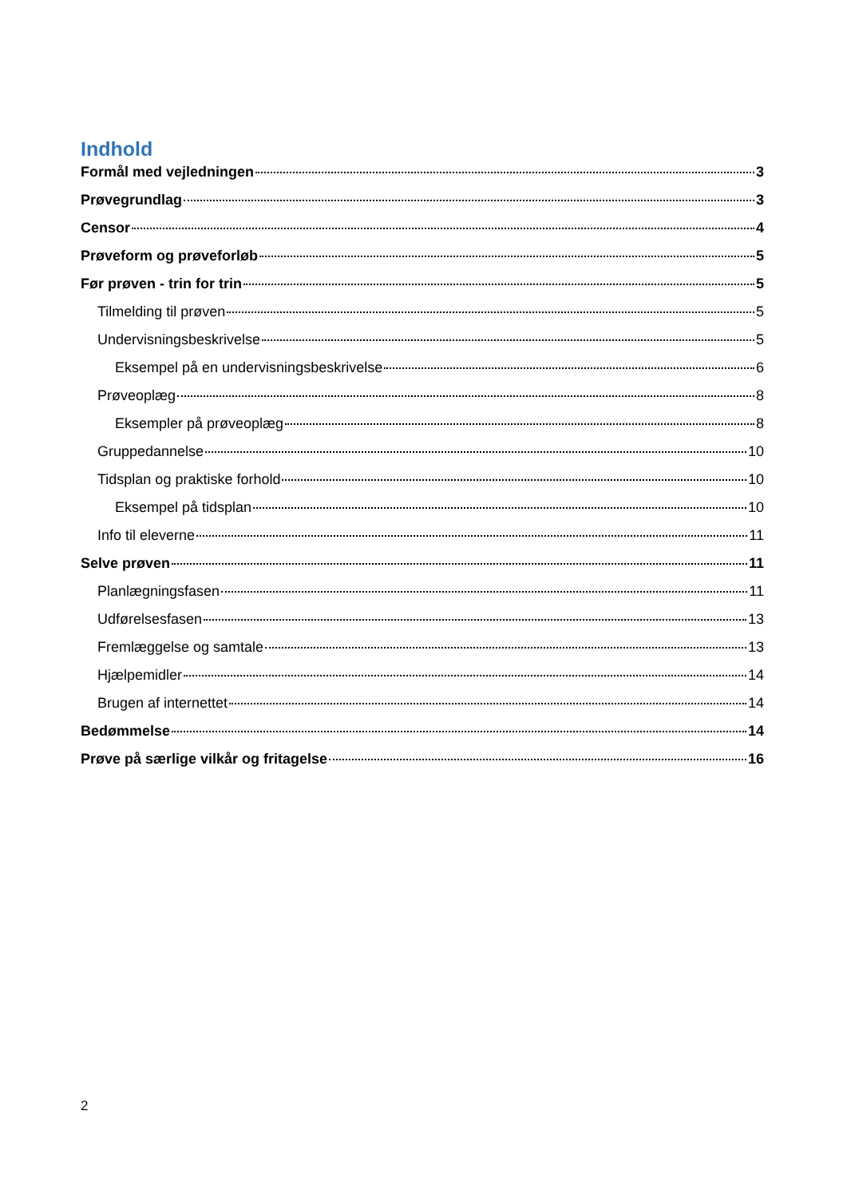Indhold
Formål med vejledningen 3
Prøvegrundlag 3
Censor 4
Prøveform og prøveforløb 5
Før prøven - trin for trin 5
Tilmelding til prøven 5
Undervisningsbeskrivelse 5
Eksempel på en undervisningsbeskrivelse 6
Prøveoplæg 8
Eksempler på prøveoplæg 8
Gruppedannelse 10
Tidsplan og praktiske forhold 10
Eksempel på tidsplan 10
Info til eleverne 11
Selve prøven 11
Planlægningsfasen 11
Udførelsesfasen 13
Fremlæggelse og samtale 13
Hjælpemidler 14
Brugen af internettet 14
Bedømmelse 14
Prøve på særlige vilkår og fritagelse 16
2